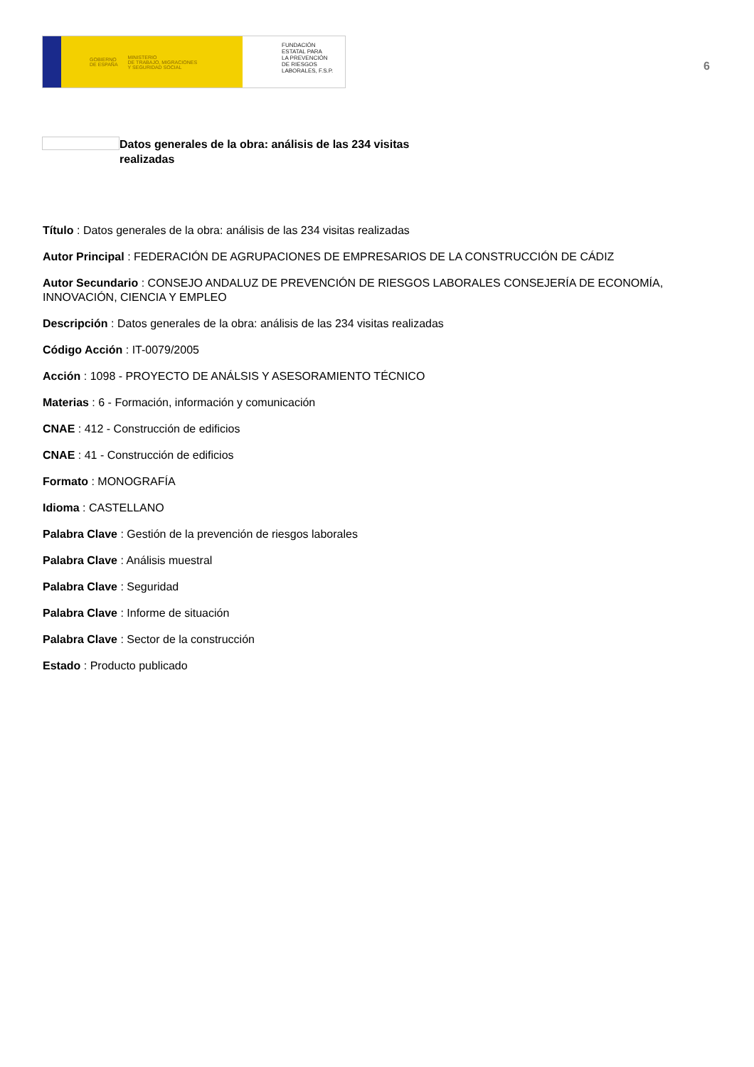GOBIERNO
DE ESPAÑA MINISTERIO
DE TRABAJO, MIGRACIONES
Y SEGURIDAD SOCIAL
FUNDACIÓN
ESTATAL PARA
LA PREVENCIÓN
DE RIESGOS
LABORALES, F.S.P.
6
Datos generales de la obra: análisis de las 234 visitas realizadas
Título : Datos generales de la obra: análisis de las 234 visitas realizadas
Autor Principal : FEDERACIÓN DE AGRUPACIONES DE EMPRESARIOS DE LA CONSTRUCCIÓN DE CÁDIZ
Autor Secundario : CONSEJO ANDALUZ DE PREVENCIÓN DE RIESGOS LABORALES CONSEJERÍA DE ECONOMÍA, INNOVACIÓN, CIENCIA Y EMPLEO
Descripción : Datos generales de la obra: análisis de las 234 visitas realizadas
Código Acción : IT-0079/2005
Acción : 1098 - PROYECTO DE ANÁLSIS Y ASESORAMIENTO TÉCNICO
Materias : 6 - Formación, información y comunicación
CNAE : 412 - Construcción de edificios
CNAE : 41 - Construcción de edificios
Formato : MONOGRAFÍA
Idioma : CASTELLANO
Palabra Clave : Gestión de la prevención de riesgos laborales
Palabra Clave : Análisis muestral
Palabra Clave : Seguridad
Palabra Clave : Informe de situación
Palabra Clave : Sector de la construcción
Estado : Producto publicado